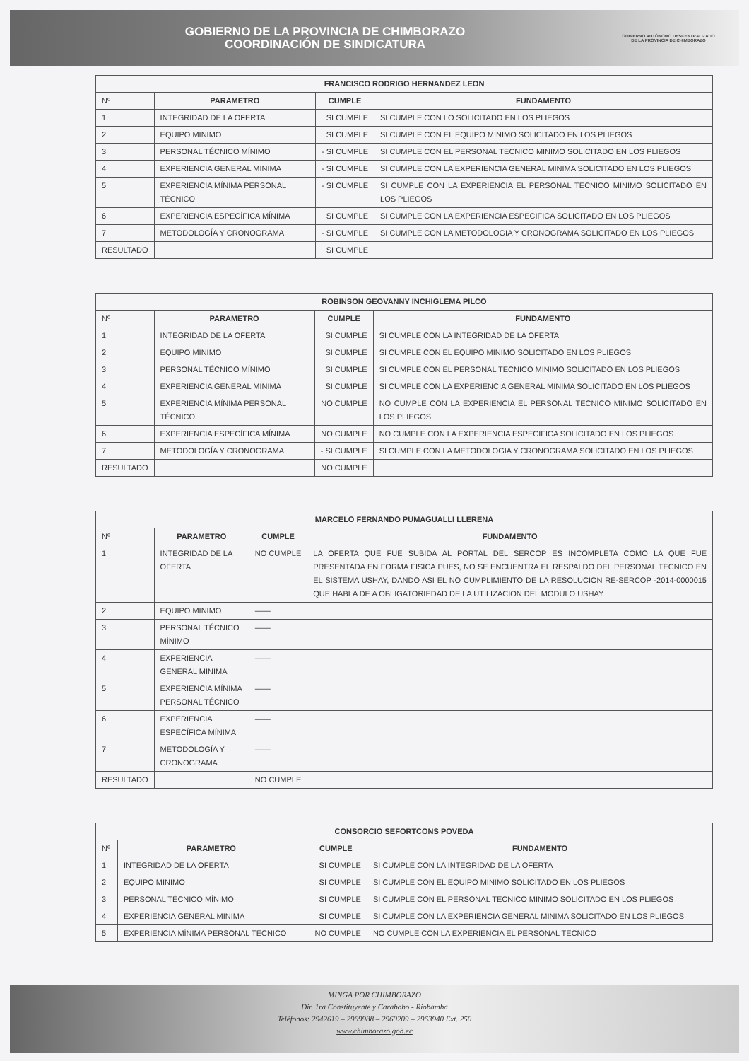GOBIERNO DE LA PROVINCIA DE CHIMBORAZO
COORDINACIÓN DE SINDICATURA
GOBIERNO AUTÓNOMO DESCENTRALIZADO
DE LA PROVINCIA DE CHIMBORAZO
| FRANCISCO RODRIGO HERNANDEZ LEON | | | |
| --- | --- | --- | --- |
| Nº | PARAMETRO | CUMPLE | FUNDAMENTO |
| 1 | INTEGRIDAD DE LA OFERTA | SI CUMPLE | SI CUMPLE CON LO SOLICITADO EN LOS PLIEGOS |
| 2 | EQUIPO MINIMO | SI CUMPLE | SI CUMPLE CON EL EQUIPO MINIMO SOLICITADO EN LOS PLIEGOS |
| 3 | PERSONAL TÉCNICO MÍNIMO | - SI CUMPLE | SI CUMPLE CON EL PERSONAL TECNICO MINIMO SOLICITADO EN LOS PLIEGOS |
| 4 | EXPERIENCIA GENERAL MINIMA | - SI CUMPLE | SI CUMPLE CON LA EXPERIENCIA GENERAL MINIMA SOLICITADO EN LOS PLIEGOS |
| 5 | EXPERIENCIA MÍNIMA PERSONAL TÉCNICO | - SI CUMPLE | SI CUMPLE CON LA EXPERIENCIA EL PERSONAL TECNICO MINIMO SOLICITADO EN LOS PLIEGOS |
| 6 | EXPERIENCIA ESPECÍFICA MÍNIMA | SI CUMPLE | SI CUMPLE CON LA EXPERIENCIA ESPECIFICA SOLICITADO EN LOS PLIEGOS |
| 7 | METODOLOGÍA Y CRONOGRAMA | - SI CUMPLE | SI CUMPLE CON LA METODOLOGIA Y CRONOGRAMA SOLICITADO EN LOS PLIEGOS |
| RESULTADO | | SI CUMPLE | |
| ROBINSON GEOVANNY INCHIGLEMA PILCO | | | |
| --- | --- | --- | --- |
| Nº | PARAMETRO | CUMPLE | FUNDAMENTO |
| 1 | INTEGRIDAD DE LA OFERTA | SI CUMPLE | SI CUMPLE CON LA INTEGRIDAD DE LA OFERTA |
| 2 | EQUIPO MINIMO | SI CUMPLE | SI CUMPLE CON EL EQUIPO MINIMO SOLICITADO EN LOS PLIEGOS |
| 3 | PERSONAL TÉCNICO MÍNIMO | SI CUMPLE | SI CUMPLE CON EL PERSONAL TECNICO MINIMO SOLICITADO EN LOS PLIEGOS |
| 4 | EXPERIENCIA GENERAL MINIMA | SI CUMPLE | SI CUMPLE CON LA EXPERIENCIA GENERAL MINIMA SOLICITADO EN LOS PLIEGOS |
| 5 | EXPERIENCIA MÍNIMA PERSONAL TÉCNICO | NO CUMPLE | NO CUMPLE CON LA EXPERIENCIA EL PERSONAL TECNICO MINIMO SOLICITADO EN LOS PLIEGOS |
| 6 | EXPERIENCIA ESPECÍFICA MÍNIMA | NO CUMPLE | NO CUMPLE CON LA EXPERIENCIA ESPECIFICA SOLICITADO EN LOS PLIEGOS |
| 7 | METODOLOGÍA Y CRONOGRAMA | - SI CUMPLE | SI CUMPLE CON LA METODOLOGIA Y CRONOGRAMA SOLICITADO EN LOS PLIEGOS |
| RESULTADO | | NO CUMPLE | |
| MARCELO FERNANDO PUMAGUALLI LLERENA | | | |
| --- | --- | --- | --- |
| Nº | PARAMETRO | CUMPLE | FUNDAMENTO |
| 1 | INTEGRIDAD DE LA OFERTA | NO CUMPLE | LA OFERTA QUE FUE SUBIDA AL PORTAL DEL SERCOP ES INCOMPLETA COMO LA QUE FUE PRESENTADA EN FORMA FISICA PUES, NO SE ENCUENTRA EL RESPALDO DEL PERSONAL TECNICO EN EL SISTEMA USHAY, DANDO ASI EL NO CUMPLIMIENTO DE LA RESOLUCION RE-SERCOP -2014-0000015 QUE HABLA DE A OBLIGATORIEDAD DE LA UTILIZACION DEL MODULO USHAY |
| 2 | EQUIPO MINIMO | —— | |
| 3 | PERSONAL TÉCNICO MÍNIMO | —— | |
| 4 | EXPERIENCIA GENERAL MINIMA | —— | |
| 5 | EXPERIENCIA MÍNIMA PERSONAL TÉCNICO | —— | |
| 6 | EXPERIENCIA ESPECÍFICA MÍNIMA | —— | |
| 7 | METODOLOGÍA Y CRONOGRAMA | —— | |
| RESULTADO | | NO CUMPLE | |
| CONSORCIO SEFORTCONS POVEDA | | | |
| --- | --- | --- | --- |
| Nº | PARAMETRO | CUMPLE | FUNDAMENTO |
| 1 | INTEGRIDAD DE LA OFERTA | SI CUMPLE | SI CUMPLE CON LA INTEGRIDAD DE LA OFERTA |
| 2 | EQUIPO MINIMO | SI CUMPLE | SI CUMPLE CON EL EQUIPO MINIMO SOLICITADO EN LOS PLIEGOS |
| 3 | PERSONAL TÉCNICO MÍNIMO | SI CUMPLE | SI CUMPLE CON EL PERSONAL TECNICO MINIMO SOLICITADO EN LOS PLIEGOS |
| 4 | EXPERIENCIA GENERAL MINIMA | SI CUMPLE | SI CUMPLE CON LA EXPERIENCIA GENERAL MINIMA SOLICITADO EN LOS PLIEGOS |
| 5 | EXPERIENCIA MÍNIMA PERSONAL TÉCNICO | NO CUMPLE | NO CUMPLE CON LA EXPERIENCIA EL PERSONAL TECNICO |
MINGA POR CHIMBORAZO
Dir. 1ra Constituyente y Carabobo - Riobamba
Teléfonos: 2942619 – 2969988 – 2960209 – 2963940 Ext. 250
www.chimborazo.gob.ec